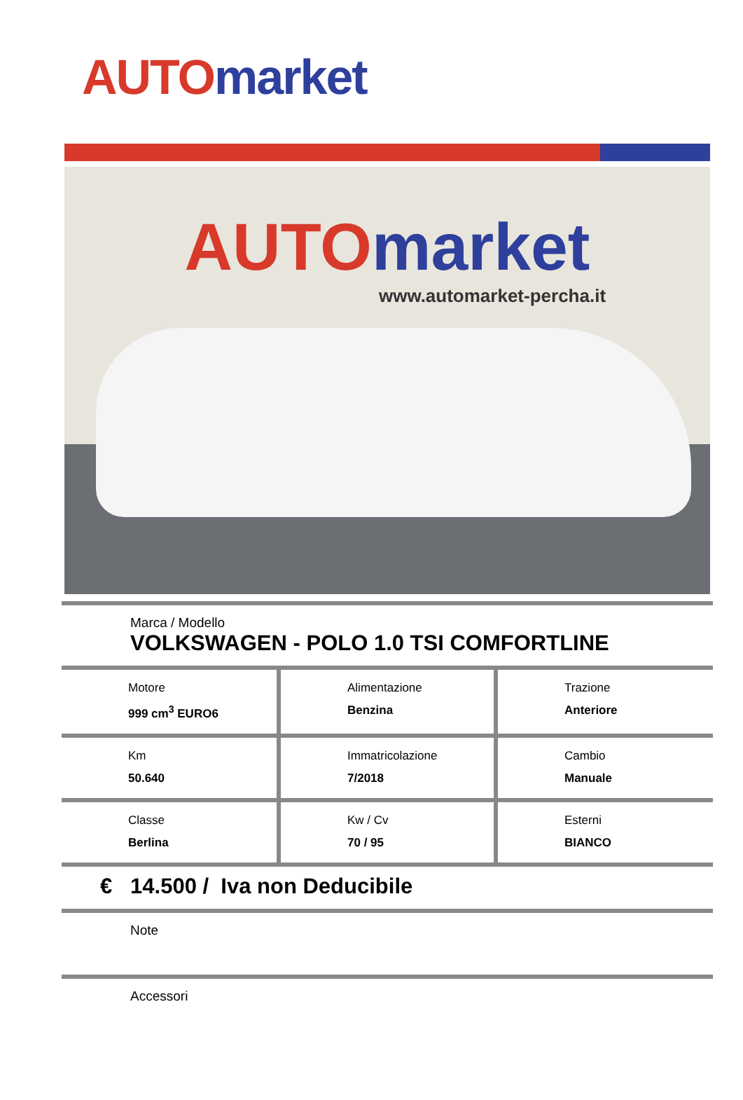AUTO market
AUTO market
www.automarket-percha.it
Marca / Modello
VOLKSWAGEN - POLO 1.0 TSI COMFORTLINE
| Motore 999 cm<sup>3</sup> EURO6 | Alimentazione Benzina | Trazione Anteriore |
| Km 50.640 | Immatricolazione 7/2018 | Cambio Manuale |
| Classe Berlina | Kw / Cv 70 / 95 | Esterni BIANCO |
€ 14.500 / Iva non Deducibile
Note
Accessori